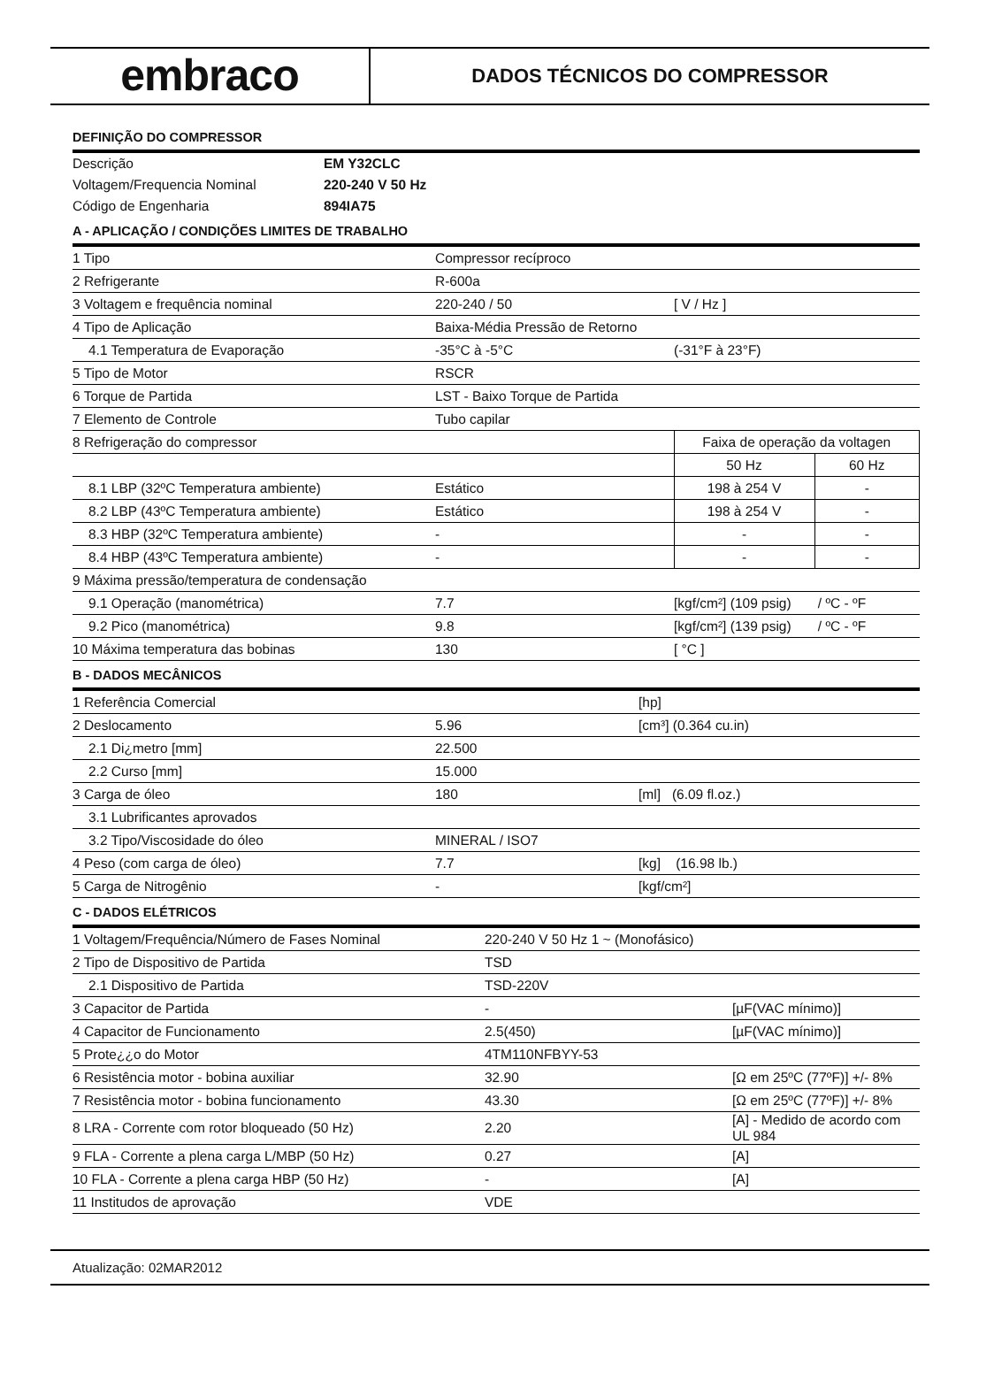embraco
DADOS TÉCNICOS DO COMPRESSOR
DEFINIÇÃO DO COMPRESSOR
| Descrição | EM Y32CLC |
| Voltagem/Frequencia Nominal | 220-240 V 50 Hz |
| Código de Engenharia | 894IA75 |
A - APLICAÇÃO / CONDIÇÕES LIMITES DE TRABALHO
| 1 Tipo | Compressor recíproco | | |
| 2 Refrigerante | R-600a | | |
| 3 Voltagem e frequência nominal | 220-240 / 50 | [ V / Hz ] | |
| 4 Tipo de Aplicação | Baixa-Média Pressão de Retorno | | |
| 4.1 Temperatura de Evaporação | -35°C à -5°C | (-31°F à 23°F) | |
| 5 Tipo de Motor | RSCR | | |
| 6 Torque de Partida | LST - Baixo Torque de Partida | | |
| 7 Elemento de Controle | Tubo capilar | | |
| 8 Refrigeração do compressor | | Faixa de operação da voltagen | |
| | | 50 Hz | 60 Hz |
| 8.1 LBP (32ºC Temperatura ambiente) | Estático | 198 à 254 V | - |
| 8.2 LBP (43ºC Temperatura ambiente) | Estático | 198 à 254 V | - |
| 8.3 HBP (32ºC Temperatura ambiente) | - | - | - |
| 8.4 HBP (43ºC Temperatura ambiente) | - | - | - |
| 9 Máxima pressão/temperatura de condensação | | | |
| 9.1 Operação (manométrica) | 7.7 | [kgf/cm²] (109 psig) / ºC - ºF | |
| 9.2 Pico (manométrica) | 9.8 | [kgf/cm²] (139 psig) / ºC - ºF | |
| 10 Máxima temperatura das bobinas | 130 | [ °C ] | |
B - DADOS MECÂNICOS
| 1 Referência Comercial | | [hp] |
| 2 Deslocamento | 5.96 | [cm³] (0.364 cu.in) |
| 2.1 Di¿metro [mm] | 22.500 | |
| 2.2 Curso [mm] | 15.000 | |
| 3 Carga de óleo | 180 | [ml] (6.09 fl.oz.) |
| 3.1 Lubrificantes aprovados | | |
| 3.2 Tipo/Viscosidade do óleo | MINERAL / ISO7 | |
| 4 Peso (com carga de óleo) | 7.7 | [kg] (16.98 lb.) |
| 5 Carga de Nitrogênio | - | [kgf/cm²] |
C - DADOS ELÉTRICOS
| 1 Voltagem/Frequência/Número de Fases Nominal | 220-240 V 50 Hz 1 ~ (Monofásico) | |
| 2 Tipo de Dispositivo de Partida | TSD | |
| 2.1 Dispositivo de Partida | TSD-220V | |
| 3 Capacitor de Partida | - | [µF(VAC mínimo)] |
| 4 Capacitor de Funcionamento | 2.5(450) | [µF(VAC mínimo)] |
| 5 Prote¿¿o do Motor | 4TM110NFBYY-53 | |
| 6 Resistência motor - bobina auxiliar | 32.90 | [Ω em 25ºC (77ºF)] +/- 8% |
| 7 Resistência motor - bobina funcionamento | 43.30 | [Ω em 25ºC (77ºF)] +/- 8% |
| 8 LRA - Corrente com rotor bloqueado (50 Hz) | 2.20 | [A] - Medido de acordo com UL 984 |
| 9 FLA - Corrente a plena carga L/MBP (50 Hz) | 0.27 | [A] |
| 10 FLA - Corrente a plena carga HBP (50 Hz) | - | [A] |
| 11 Institudos de aprovação | VDE | |
Atualização: 02MAR2012